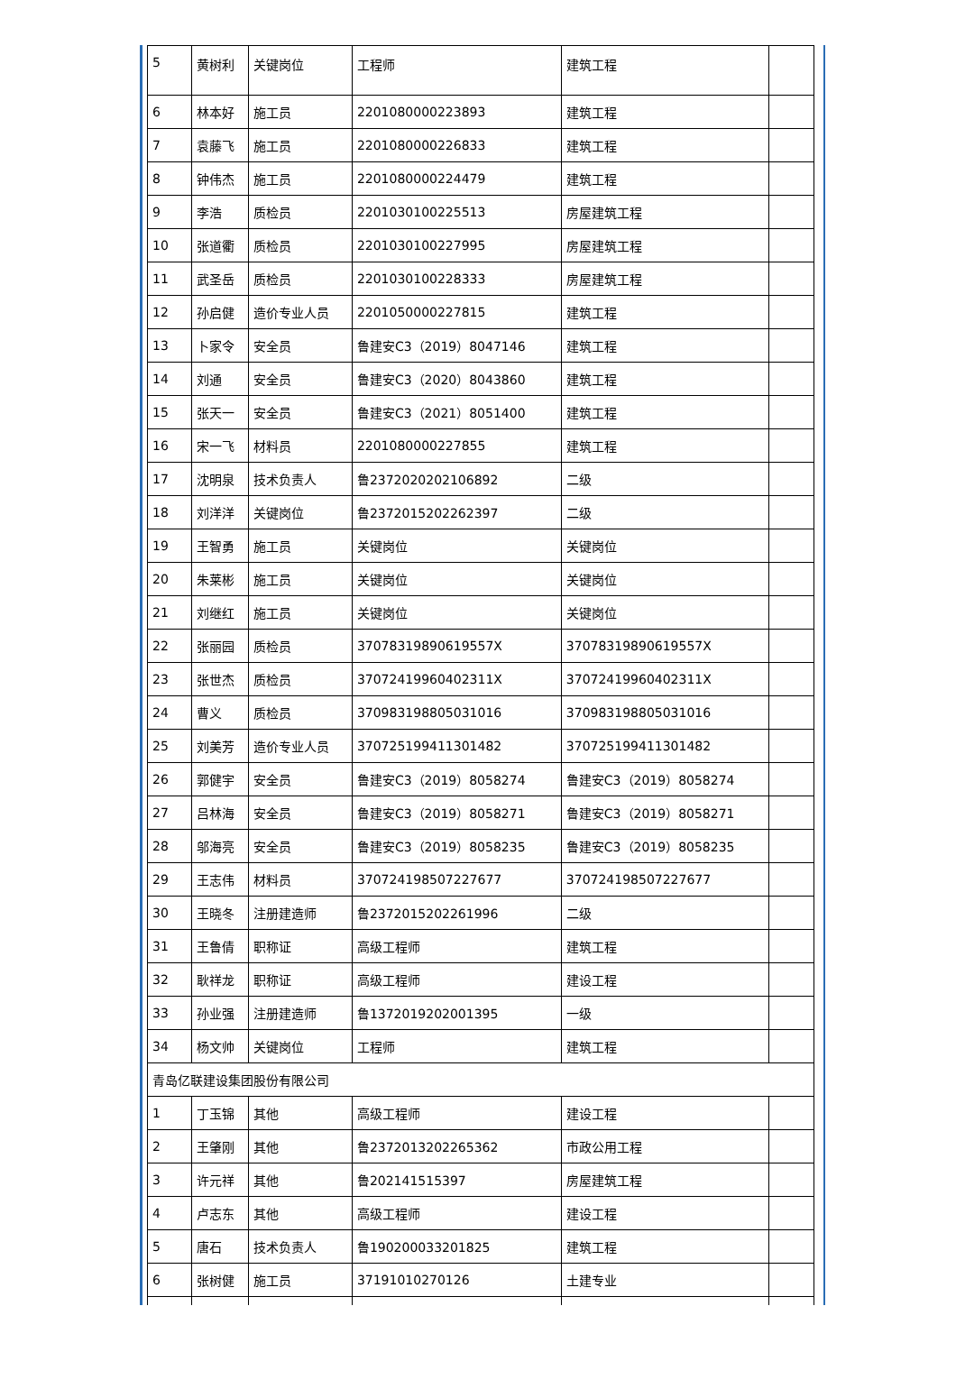| 5 | 黄树利 | 关键岗位 | 工程师 | 建筑工程 | |
| 6 | 林本好 | 施工员 | 2201080000223893 | 建筑工程 | |
| 7 | 袁藤飞 | 施工员 | 2201080000226833 | 建筑工程 | |
| 8 | 钟伟杰 | 施工员 | 2201080000224479 | 建筑工程 | |
| 9 | 李浩 | 质检员 | 2201030100225513 | 房屋建筑工程 | |
| 10 | 张道衢 | 质检员 | 2201030100227995 | 房屋建筑工程 | |
| 11 | 武圣岳 | 质检员 | 2201030100228333 | 房屋建筑工程 | |
| 12 | 孙启健 | 造价专业人员 | 2201050000227815 | 建筑工程 | |
| 13 | 卜家令 | 安全员 | 鲁建安C3（2019）8047146 | 建筑工程 | |
| 14 | 刘通 | 安全员 | 鲁建安C3（2020）8043860 | 建筑工程 | |
| 15 | 张天一 | 安全员 | 鲁建安C3（2021）8051400 | 建筑工程 | |
| 16 | 宋一飞 | 材料员 | 2201080000227855 | 建筑工程 | |
| 17 | 沈明泉 | 技术负责人 | 鲁2372020202106892 | 二级 | |
| 18 | 刘洋洋 | 关键岗位 | 鲁2372015202262397 | 二级 | |
| 19 | 王智勇 | 施工员 | 关键岗位 | 关键岗位 | |
| 20 | 朱莱彬 | 施工员 | 关键岗位 | 关键岗位 | |
| 21 | 刘继红 | 施工员 | 关键岗位 | 关键岗位 | |
| 22 | 张丽园 | 质检员 | 37078319890619557X | 37078319890619557X | |
| 23 | 张世杰 | 质检员 | 37072419960402311X | 37072419960402311X | |
| 24 | 曹义 | 质检员 | 370983198805031016 | 370983198805031016 | |
| 25 | 刘美芳 | 造价专业人员 | 370725199411301482 | 370725199411301482 | |
| 26 | 郭健宇 | 安全员 | 鲁建安C3（2019）8058274 | 鲁建安C3（2019）8058274 | |
| 27 | 吕林海 | 安全员 | 鲁建安C3（2019）8058271 | 鲁建安C3（2019）8058271 | |
| 28 | 邬海亮 | 安全员 | 鲁建安C3（2019）8058235 | 鲁建安C3（2019）8058235 | |
| 29 | 王志伟 | 材料员 | 370724198507227677 | 370724198507227677 | |
| 30 | 王晓冬 | 注册建造师 | 鲁2372015202261996 | 二级 | |
| 31 | 王鲁倩 | 职称证 | 高级工程师 | 建筑工程 | |
| 32 | 耿祥龙 | 职称证 | 高级工程师 | 建设工程 | |
| 33 | 孙业强 | 注册建造师 | 鲁1372019202001395 | 一级 | |
| 34 | 杨文帅 | 关键岗位 | 工程师 | 建筑工程 | |
| 青岛亿联建设集团股份有限公司 | | | | | |
| 1 | 丁玉锦 | 其他 | 高级工程师 | 建设工程 | |
| 2 | 王肇刚 | 其他 | 鲁2372013202265362 | 市政公用工程 | |
| 3 | 许元祥 | 其他 | 鲁202141515397 | 房屋建筑工程 | |
| 4 | 卢志东 | 其他 | 高级工程师 | 建设工程 | |
| 5 | 唐石 | 技术负责人 | 鲁190200033201825 | 建筑工程 | |
| 6 | 张树健 | 施工员 | 37191010270126 | 土建专业 | |